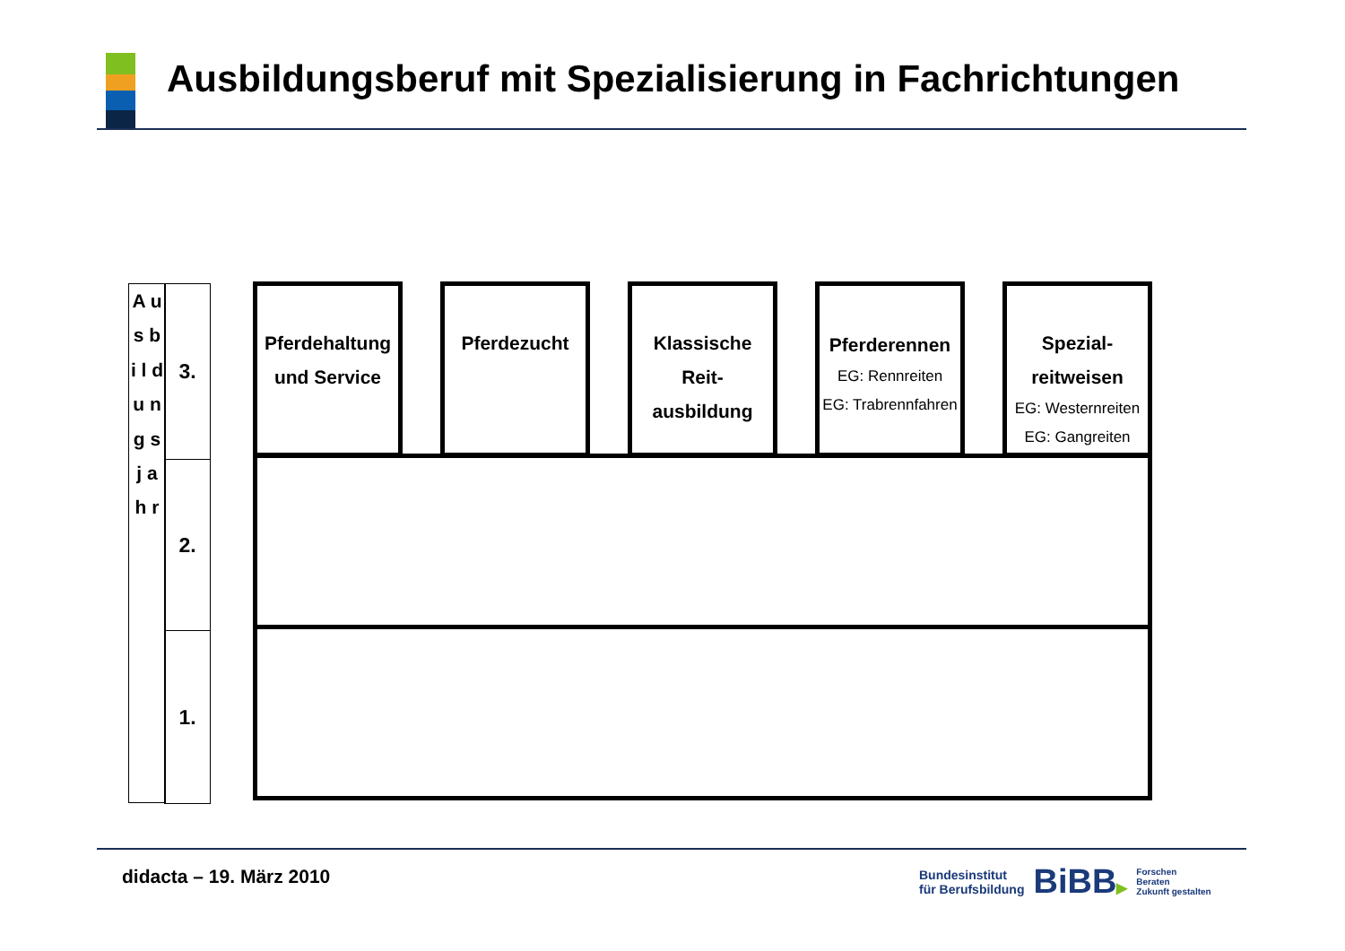Ausbildungsberuf mit Spezialisierung in Fachrichtungen
A u s b i l d u n g s j a h r
3.
2.
1.
Pferdehaltung und Service
Pferdezucht
Klassische Reit-
ausbildung
Pferderennen
EG: Rennreiten
EG: Trabrennfahren
Spezial-
reitweisen
EG: Westernreiten
EG: Gangreiten
didacta – 19. März 2010
Bundesinstitut
für Berufsbildung
BiBB▶
Forschen
Beraten
Zukunft gestalten